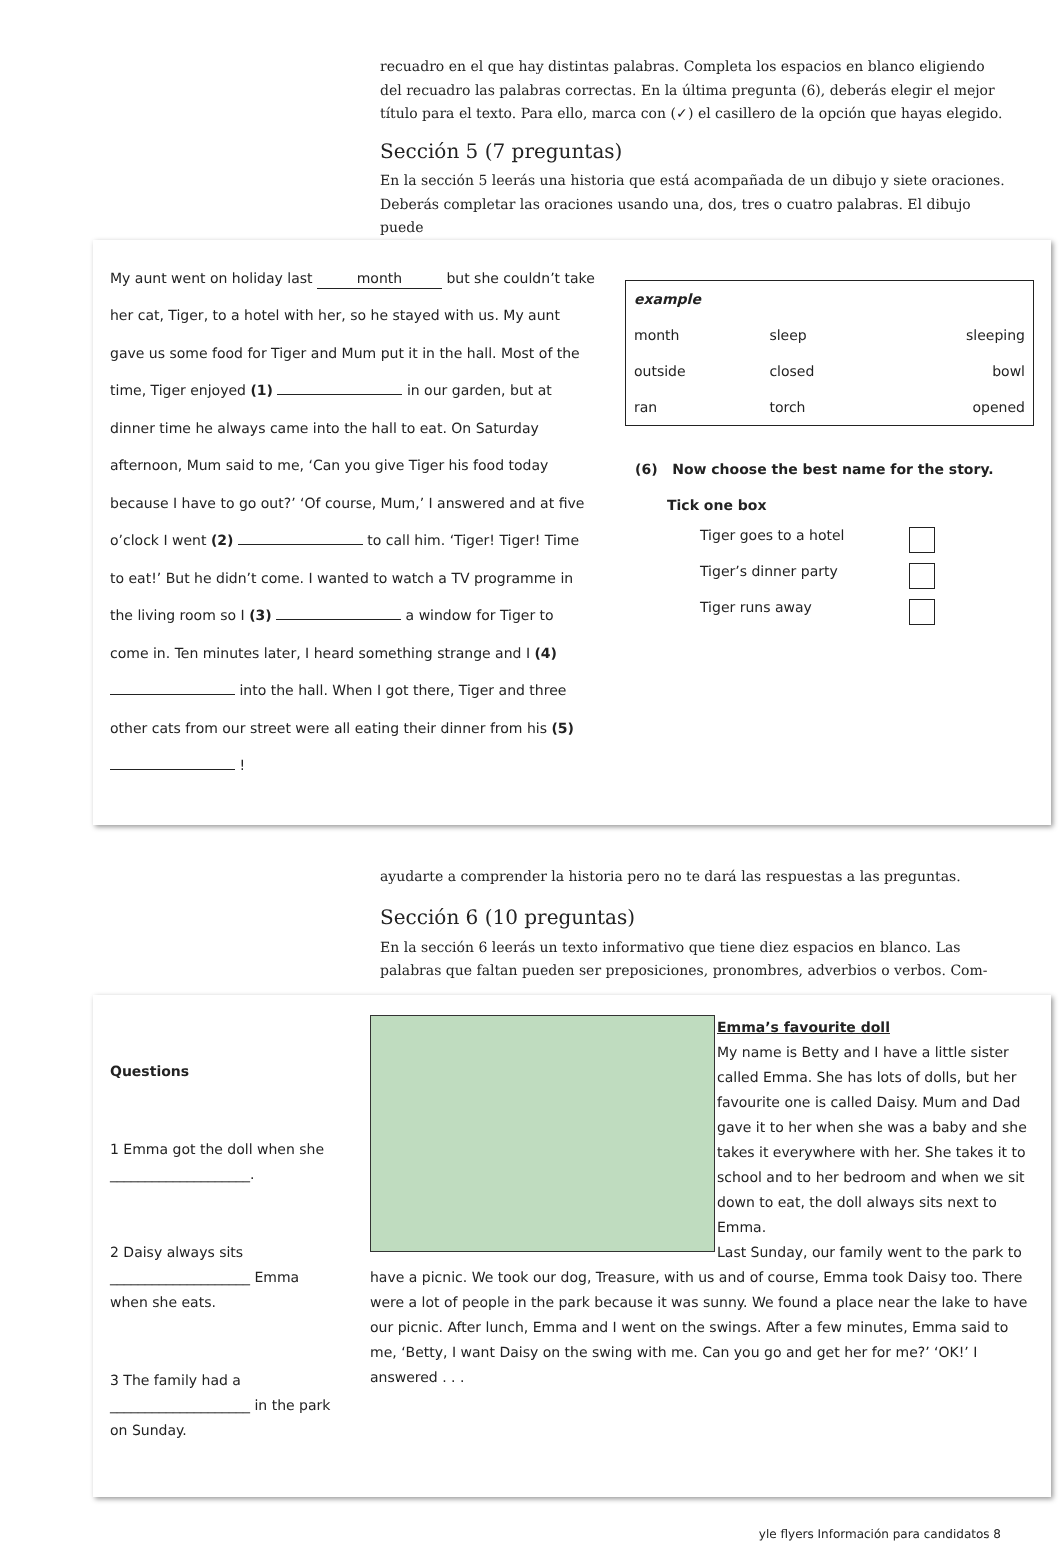recuadro en el que hay distintas palabras. Completa los espacios en blanco eligiendo del recuadro las palabras correctas. En la última pregunta (6), deberás elegir el mejor título para el texto. Para ello, marca con (✓) el casillero de la opción que hayas elegido.
Sección 5 (7 preguntas)
En la sección 5 leerás una historia que está acompañada de un dibujo y siete oraciones. Deberás completar las oraciones usando una, dos, tres o cuatro palabras. El dibujo puede
My aunt went on holiday last month but she couldn’t take her cat, Tiger, to a hotel with her, so he stayed with us. My aunt gave us some food for Tiger and Mum put it in the hall. Most of the time, Tiger enjoyed (1) in our garden, but at dinner time he always came into the hall to eat. On Saturday afternoon, Mum said to me, ‘Can you give Tiger his food today because I have to go out?’ ‘Of course, Mum,’ I answered and at five o’clock I went (2) to call him. ‘Tiger! Tiger! Time to eat!’ But he didn’t come. I wanted to watch a TV programme in the living room so I (3) a window for Tiger to come in. Ten minutes later, I heard something strange and I (4) into the hall. When I got there, Tiger and three other cats from our street were all eating their dinner from his (5) !
| example | | |
| month | sleep | sleeping |
| outside | closed | bowl |
| ran | torch | opened |
(6) Now choose the best name for the story.
Tick one box
Tiger goes to a hotel
Tiger’s dinner party
Tiger runs away
ayudarte a comprender la historia pero no te dará las respuestas a las preguntas.
Sección 6 (10 preguntas)
En la sección 6 leerás un texto informativo que tiene diez espacios en blanco. Las palabras que faltan pueden ser preposiciones, pronombres, adverbios o verbos. Com-
Questions
1 Emma got the doll when she
____________________.
2 Daisy always sits
____________________ Emma when she eats.
3 The family had a
____________________ in the park on Sunday.
Emma’s favourite doll
My name is Betty and I have a little sister called Emma. She has lots of dolls, but her favourite one is called Daisy. Mum and Dad gave it to her when she was a baby and she takes it everywhere with her. She takes it to school and to her bedroom and when we sit down to eat, the doll always sits next to Emma.
Last Sunday, our family went to the park to have a picnic. We took our dog, Treasure, with us and of course, Emma took Daisy too. There were a lot of people in the park because it was sunny. We found a place near the lake to have our picnic. After lunch, Emma and I went on the swings. After a few minutes, Emma said to me, ‘Betty, I want Daisy on the swing with me. Can you go and get her for me?’ ‘OK!’ I answered . . .
yle flyers Información para candidatos 8